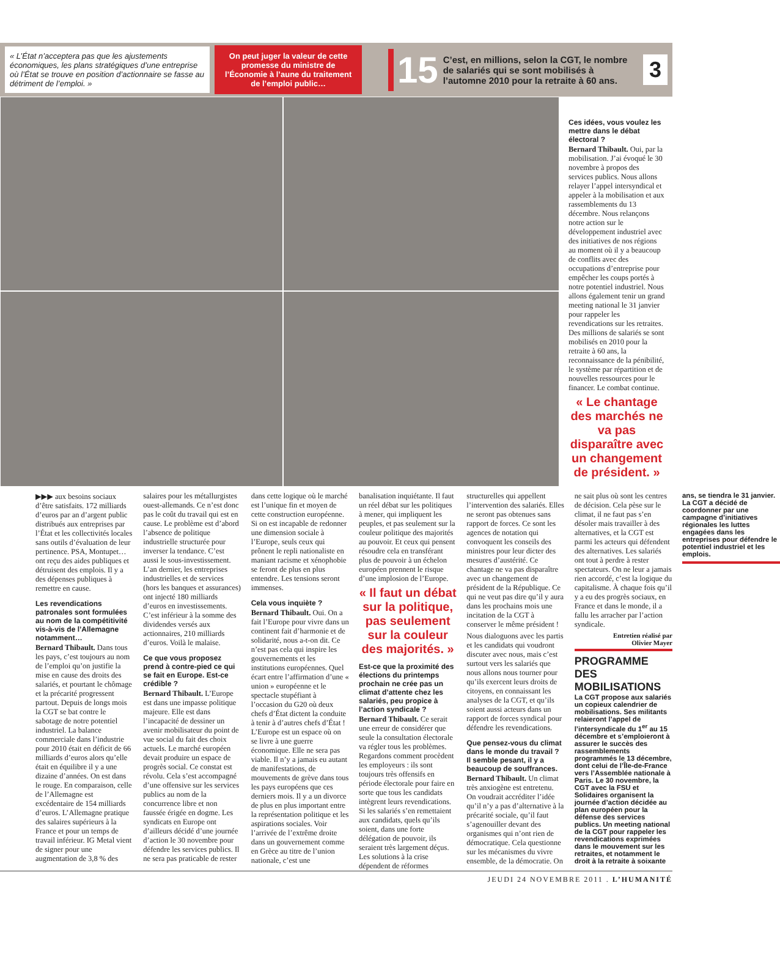« L’État n’acceptera pas que les ajustements économiques, les plans stratégiques d’une entreprise où l’État se trouve en position d’actionnaire se fasse au détriment de l’emploi. »
On peut juger la valeur de cette promesse du ministre de l’Économie à l’aune du traitement de l’emploi public…
15
C’est, en millions, selon la CGT, le nombre de salariés qui se sont mobilisés à l’automne 2010 pour la retraite à 60 ans.
3
Ces idées, vous voulez les mettre dans le débat électoral ?
Bernard Thibault. Oui, par la mobilisation. J’ai évoqué le 30 novembre à propos des services publics. Nous allons relayer l’appel intersyndical et appeler à la mobilisation et aux rassemblements du 13 décembre. Nous relançons notre action sur le développement industriel avec des initiatives de nos régions au moment où il y a beaucoup de conflits avec des occupations d’entreprise pour empêcher les coups portés à notre potentiel industriel. Nous allons également tenir un grand meeting national le 31 janvier pour rappeler les revendications sur les retraites. Des millions de salariés se sont mobilisés en 2010 pour la retraite à 60 ans, la reconnaissance de la pénibilité, le système par répartition et de nouvelles ressources pour le financer. Le combat continue.
« Le chantage des marchés ne va pas disparaître avec un changement de président. »
▶▶▶ aux besoins sociaux d’être satisfaits. 172 milliards d’euros par an d’argent public distribués aux entreprises par l’État et les collectivités locales sans outils d’évaluation de leur pertinence. PSA, Montupet… ont reçu des aides publiques et détruisent des emplois. Il y a des dépenses publiques à remettre en cause.
Les revendications patronales sont formulées au nom de la compétitivité vis-à-vis de l’Allemagne notamment…
Bernard Thibault. Dans tous les pays, c’est toujours au nom de l’emploi qu’on justifie la mise en cause des droits des salariés, et pourtant le chômage et la précarité progressent partout. Depuis de longs mois la CGT se bat contre le sabotage de notre potentiel industriel. La balance commerciale dans l’industrie pour 2010 était en déficit de 66 milliards d’euros alors qu’elle était en équilibre il y a une dizaine d’années. On est dans le rouge. En comparaison, celle de l’Allemagne est excédentaire de 154 milliards d’euros. L’Allemagne pratique des salaires supérieurs à la France et pour un temps de travail inférieur. IG Metal vient de signer pour une augmentation de 3,8 % des salaires pour les métallurgistes ouest-allemands. Ce n’est donc pas le coût du travail qui est en cause. Le problème est d’abord l’absence de politique industrielle structurée pour inverser la tendance. C’est aussi le sous-investissement. L’an dernier, les entreprises industrielles et de services (hors les banques et assurances) ont injecté 180 milliards d’euros en investissements. C’est inférieur à la somme des dividendes versés aux actionnaires, 210 milliards d’euros. Voilà le malaise.
Ce que vous proposez prend à contre-pied ce qui se fait en Europe. Est-ce crédible ?
Bernard Thibault. L’Europe est dans une impasse politique majeure. Elle est dans l’incapacité de dessiner un avenir mobilisateur du point de vue social du fait des choix actuels. Le marché européen devait produire un espace de progrès social. Ce constat est révolu. Cela s’est accompagné d’une offensive sur les services publics au nom de la concurrence libre et non faussée érigée en dogme. Les syndicats en Europe ont d’ailleurs décidé d’une journée d’action le 30 novembre pour défendre les services publics. Il ne sera pas praticable de rester dans cette logique où le marché est l’unique fin et moyen de cette construction européenne. Si on est incapable de redonner une dimension sociale à l’Europe, seuls ceux qui prônent le repli nationaliste en maniant racisme et xénophobie se feront de plus en plus entendre. Les tensions seront immenses.
Cela vous inquiète ?
Bernard Thibault. Oui. On a fait l’Europe pour vivre dans un continent fait d’harmonie et de solidarité, nous a-t-on dit. Ce n’est pas cela qui inspire les gouvernements et les institutions européennes. Quel écart entre l’affirmation d’une « union » européenne et le spectacle stupéfiant à l’occasion du G20 où deux chefs d’État dictent la conduite à tenir à d’autres chefs d’État ! L’Europe est un espace où on se livre à une guerre économique. Elle ne sera pas viable. Il n’y a jamais eu autant de manifestations, de mouvements de grève dans tous les pays européens que ces derniers mois. Il y a un divorce de plus en plus important entre la représentation politique et les aspirations sociales. Voir l’arrivée de l’extrême droite dans un gouvernement comme en Grèce au titre de l’union nationale, c’est une banalisation inquiétante. Il faut un réel débat sur les politiques à mener, qui impliquent les peuples, et pas seulement sur la couleur politique des majorités au pouvoir. Et ceux qui pensent résoudre cela en transférant plus de pouvoir à un échelon européen prennent le risque d’une implosion de l’Europe.
« Il faut un débat sur la politique, pas seulement sur la couleur des majorités. »
Est-ce que la proximité des élections du printemps prochain ne crée pas un climat d’attente chez les salariés, peu propice à l’action syndicale ?
Bernard Thibault. Ce serait une erreur de considérer que seule la consultation électorale va régler tous les problèmes. Regardons comment procèdent les employeurs : ils sont toujours très offensifs en période électorale pour faire en sorte que tous les candidats intègrent leurs revendications. Si les salariés s’en remettaient aux candidats, quels qu’ils soient, dans une forte délégation de pouvoir, ils seraient très largement déçus. Les solutions à la crise dépendent de réformes structurelles qui appellent l’intervention des salariés. Elles ne seront pas obtenues sans rapport de forces. Ce sont les agences de notation qui convoquent les conseils des ministres pour leur dicter des mesures d’austérité. Ce chantage ne va pas disparaître avec un changement de président de la République. Ce qui ne veut pas dire qu’il y aura dans les prochains mois une incitation de la CGT à conserver le même président !
Nous dialoguons avec les partis et les candidats qui voudront discuter avec nous, mais c’est surtout vers les salariés que nous allons nous tourner pour qu’ils exercent leurs droits de citoyens, en connaissant les analyses de la CGT, et qu’ils soient aussi acteurs dans un rapport de forces syndical pour défendre les revendications.
Que pensez-vous du climat dans le monde du travail ? Il semble pesant, il y a beaucoup de souffrances.
Bernard Thibault. Un climat très anxiogène est entretenu. On voudrait accréditer l’idée qu’il n’y a pas d’alternative à la précarité sociale, qu’il faut s’agenouiller devant des organismes qui n’ont rien de démocratique. Cela questionne sur les mécanismes du vivre ensemble, de la démocratie. On ne sait plus où sont les centres de décision. Cela pèse sur le climat, il ne faut pas s’en désoler mais travailler à des alternatives, et la CGT est parmi les acteurs qui défendent des alternatives. Les salariés ont tout à perdre à rester spectateurs. On ne leur a jamais rien accordé, c’est la logique du capitalisme. À chaque fois qu’il y a eu des progrès sociaux, en France et dans le monde, il a fallu les arracher par l’action syndicale.
Entretien réalisé par
Olivier Mayer
PROGRAMME DES MOBILISATIONS
La CGT propose aux salariés un copieux calendrier de mobilisations. Ses militants relaieront l’appel de l’intersyndicale du 1<sup>er</sup> au 15 décembre et s’emploieront à assurer le succès des rassemblements programmés le 13 décembre, dont celui de l’Île-de-France vers l’Assemblée nationale à Paris. Le 30 novembre, la CGT avec la FSU et Solidaires organisent la journée d’action décidée au plan européen pour la défense des services publics. Un meeting national de la CGT pour rappeler les revendications exprimées dans le mouvement sur les retraites, et notamment le droit à la retraite à soixante ans, se tiendra le 31 janvier. La CGT a décidé de coordonner par une campagne d’initiatives régionales les luttes engagées dans les entreprises pour défendre le potentiel industriel et les emplois.
JEUDI 24 NOVEMBRE 2011 . L’HUMANITÉ